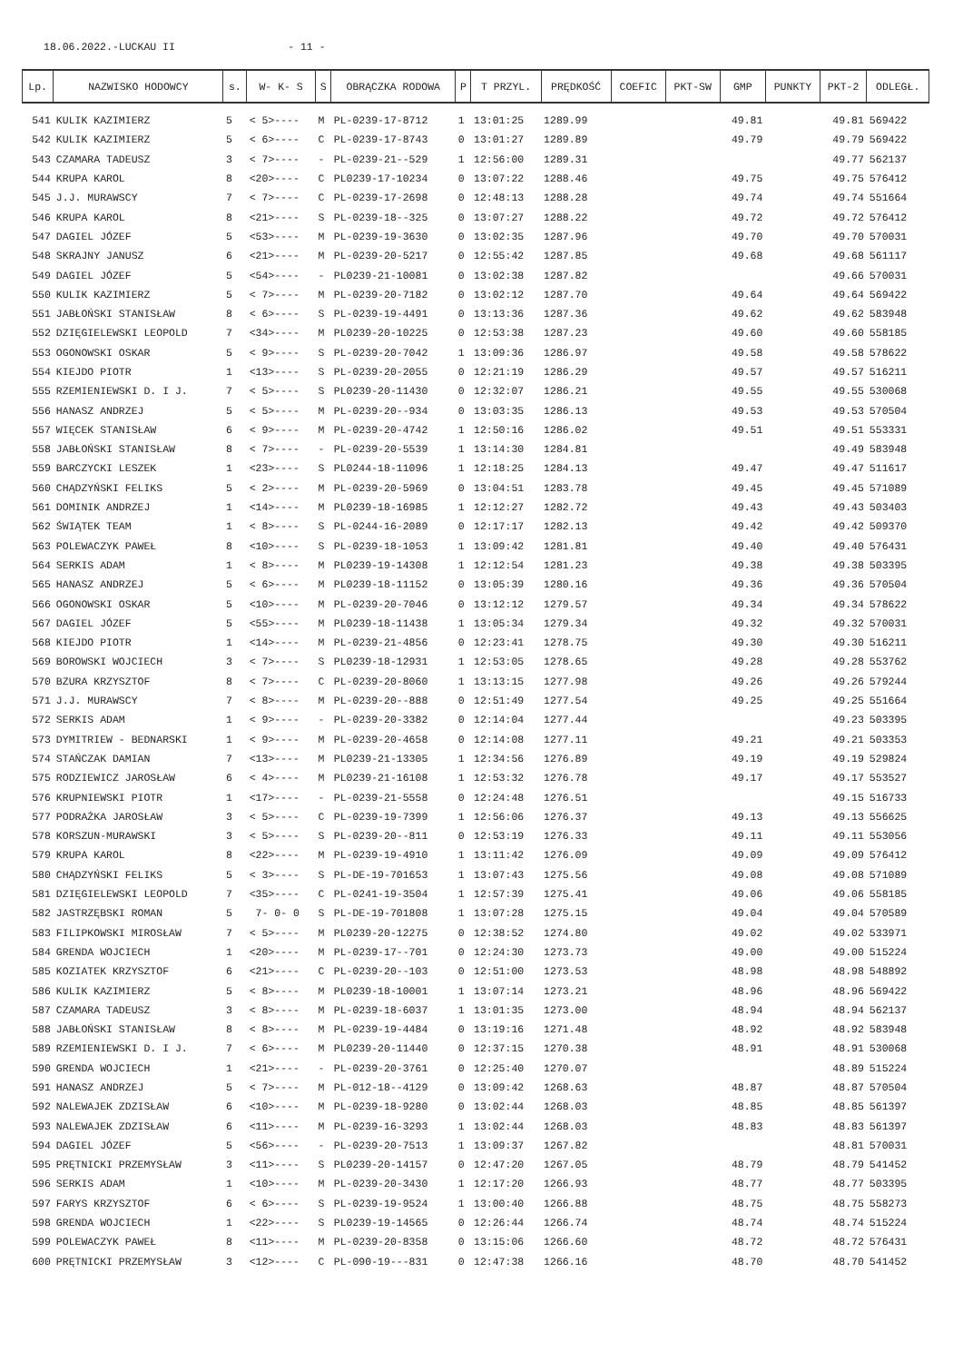18.06.2022.-LUCKAU II - 11 -
| Lp. | NAZWISKO HODOWCY | s. | W- K- S | S | OBRĄCZKA RODOWA | P | T PRZYL. | PRĘDKOŚĆ | COEFIC | PKT-SW | GMP | PUNKTY | PKT-2 | ODLEGŁ. |
| --- | --- | --- | --- | --- | --- | --- | --- | --- | --- | --- | --- | --- | --- | --- |
| 541 | KULIK KAZIMIERZ | 5 | < 5>---- | M | PL-0239-17-8712 | 1 | 13:01:25 | 1289.99 | | | 49.81 | | 49.81 | 569422 |
| 542 | KULIK KAZIMIERZ | 5 | < 6>---- | C | PL-0239-17-8743 | 0 | 13:01:27 | 1289.89 | | | 49.79 | | 49.79 | 569422 |
| 543 | CZAMARA TADEUSZ | 3 | < 7>---- | - | PL-0239-21--529 | 1 | 12:56:00 | 1289.31 | | | | | 49.77 | 562137 |
| 544 | KRUPA KAROL | 8 | <20>---- | C | PL0239-17-10234 | 0 | 13:07:22 | 1288.46 | | | 49.75 | | 49.75 | 576412 |
| 545 | J.J. MURAWSCY | 7 | < 7>---- | C | PL-0239-17-2698 | 0 | 12:48:13 | 1288.28 | | | 49.74 | | 49.74 | 551664 |
| 546 | KRUPA KAROL | 8 | <21>---- | S | PL-0239-18--325 | 0 | 13:07:27 | 1288.22 | | | 49.72 | | 49.72 | 576412 |
| 547 | DAGIEL JÓZEF | 5 | <53>---- | M | PL-0239-19-3630 | 0 | 13:02:35 | 1287.96 | | | 49.70 | | 49.70 | 570031 |
| 548 | SKRAJNY JANUSZ | 6 | <21>---- | M | PL-0239-20-5217 | 0 | 12:55:42 | 1287.85 | | | 49.68 | | 49.68 | 561117 |
| 549 | DAGIEL JÓZEF | 5 | <54>---- | - | PL0239-21-10081 | 0 | 13:02:38 | 1287.82 | | | | | 49.66 | 570031 |
| 550 | KULIK KAZIMIERZ | 5 | < 7>---- | M | PL-0239-20-7182 | 0 | 13:02:12 | 1287.70 | | | 49.64 | | 49.64 | 569422 |
| 551 | JABŁOŃSKI STANISŁAW | 8 | < 6>---- | S | PL-0239-19-4491 | 0 | 13:13:36 | 1287.36 | | | 49.62 | | 49.62 | 583948 |
| 552 | DZIĘGIELEWSKI LEOPOLD | 7 | <34>---- | M | PL0239-20-10225 | 0 | 12:53:38 | 1287.23 | | | 49.60 | | 49.60 | 558185 |
| 553 | OGONOWSKI OSKAR | 5 | < 9>---- | S | PL-0239-20-7042 | 1 | 13:09:36 | 1286.97 | | | 49.58 | | 49.58 | 578622 |
| 554 | KIEJDO PIOTR | 1 | <13>---- | S | PL-0239-20-2055 | 0 | 12:21:19 | 1286.29 | | | 49.57 | | 49.57 | 516211 |
| 555 | RZEMIENIEWSKI D. I J. | 7 | < 5>---- | S | PL0239-20-11430 | 0 | 12:32:07 | 1286.21 | | | 49.55 | | 49.55 | 530068 |
| 556 | HANASZ ANDRZEJ | 5 | < 5>---- | M | PL-0239-20--934 | 0 | 13:03:35 | 1286.13 | | | 49.53 | | 49.53 | 570504 |
| 557 | WIĘCEK STANISŁAW | 6 | < 9>---- | M | PL-0239-20-4742 | 1 | 12:50:16 | 1286.02 | | | 49.51 | | 49.51 | 553331 |
| 558 | JABŁOŃSKI STANISŁAW | 8 | < 7>---- | - | PL-0239-20-5539 | 1 | 13:14:30 | 1284.81 | | | | | 49.49 | 583948 |
| 559 | BARCZYCKI LESZEK | 1 | <23>---- | S | PL0244-18-11096 | 1 | 12:18:25 | 1284.13 | | | 49.47 | | 49.47 | 511617 |
| 560 | CHĄDZYŃSKI FELIKS | 5 | < 2>---- | M | PL-0239-20-5969 | 0 | 13:04:51 | 1283.78 | | | 49.45 | | 49.45 | 571089 |
| 561 | DOMINIK ANDRZEJ | 1 | <14>---- | M | PL0239-18-16985 | 1 | 12:12:27 | 1282.72 | | | 49.43 | | 49.43 | 503403 |
| 562 | ŚWIĄTEK TEAM | 1 | < 8>---- | S | PL-0244-16-2089 | 0 | 12:17:17 | 1282.13 | | | 49.42 | | 49.42 | 509370 |
| 563 | POLEWACZYK PAWEŁ | 8 | <10>---- | S | PL-0239-18-1053 | 1 | 13:09:42 | 1281.81 | | | 49.40 | | 49.40 | 576431 |
| 564 | SERKIS ADAM | 1 | < 8>---- | M | PL0239-19-14308 | 1 | 12:12:54 | 1281.23 | | | 49.38 | | 49.38 | 503395 |
| 565 | HANASZ ANDRZEJ | 5 | < 6>---- | M | PL0239-18-11152 | 0 | 13:05:39 | 1280.16 | | | 49.36 | | 49.36 | 570504 |
| 566 | OGONOWSKI OSKAR | 5 | <10>---- | M | PL-0239-20-7046 | 0 | 13:12:12 | 1279.57 | | | 49.34 | | 49.34 | 578622 |
| 567 | DAGIEL JÓZEF | 5 | <55>---- | M | PL0239-18-11438 | 1 | 13:05:34 | 1279.34 | | | 49.32 | | 49.32 | 570031 |
| 568 | KIEJDO PIOTR | 1 | <14>---- | M | PL-0239-21-4856 | 0 | 12:23:41 | 1278.75 | | | 49.30 | | 49.30 | 516211 |
| 569 | BOROWSKI WOJCIECH | 3 | < 7>---- | S | PL0239-18-12931 | 1 | 12:53:05 | 1278.65 | | | 49.28 | | 49.28 | 553762 |
| 570 | BZURA KRZYSZTOF | 8 | < 7>---- | C | PL-0239-20-8060 | 1 | 13:13:15 | 1277.98 | | | 49.26 | | 49.26 | 579244 |
| 571 | J.J. MURAWSCY | 7 | < 8>---- | M | PL-0239-20--888 | 0 | 12:51:49 | 1277.54 | | | 49.25 | | 49.25 | 551664 |
| 572 | SERKIS ADAM | 1 | < 9>---- | - | PL-0239-20-3382 | 0 | 12:14:04 | 1277.44 | | | | | 49.23 | 503395 |
| 573 | DYMITRIEW - BEDNARSKI | 1 | < 9>---- | M | PL-0239-20-4658 | 0 | 12:14:08 | 1277.11 | | | 49.21 | | 49.21 | 503353 |
| 574 | STAŃCZAK DAMIAN | 7 | <13>---- | M | PL0239-21-13305 | 1 | 12:34:56 | 1276.89 | | | 49.19 | | 49.19 | 529824 |
| 575 | RODZIEWICZ JAROSŁAW | 6 | < 4>---- | M | PL0239-21-16108 | 1 | 12:53:32 | 1276.78 | | | 49.17 | | 49.17 | 553527 |
| 576 | KRUPNIEWSKI PIOTR | 1 | <17>---- | - | PL-0239-21-5558 | 0 | 12:24:48 | 1276.51 | | | | | 49.15 | 516733 |
| 577 | PODRAŻKA JAROSŁAW | 3 | < 5>---- | C | PL-0239-19-7399 | 1 | 12:56:06 | 1276.37 | | | 49.13 | | 49.13 | 556625 |
| 578 | KORSZUN-MURAWSKI | 3 | < 5>---- | S | PL-0239-20--811 | 0 | 12:53:19 | 1276.33 | | | 49.11 | | 49.11 | 553056 |
| 579 | KRUPA KAROL | 8 | <22>---- | M | PL-0239-19-4910 | 1 | 13:11:42 | 1276.09 | | | 49.09 | | 49.09 | 576412 |
| 580 | CHĄDZYŃSKI FELIKS | 5 | < 3>---- | S | PL-DE-19-701653 | 1 | 13:07:43 | 1275.56 | | | 49.08 | | 49.08 | 571089 |
| 581 | DZIĘGIELEWSKI LEOPOLD | 7 | <35>---- | C | PL-0241-19-3504 | 1 | 12:57:39 | 1275.41 | | | 49.06 | | 49.06 | 558185 |
| 582 | JASTRZĘBSKI ROMAN | 5 | 7- 0- 0 | S | PL-DE-19-701808 | 1 | 13:07:28 | 1275.15 | | | 49.04 | | 49.04 | 570589 |
| 583 | FILIPKOWSKI MIROSŁAW | 7 | < 5>---- | M | PL0239-20-12275 | 0 | 12:38:52 | 1274.80 | | | 49.02 | | 49.02 | 533971 |
| 584 | GRENDA WOJCIECH | 1 | <20>---- | M | PL-0239-17--701 | 0 | 12:24:30 | 1273.73 | | | 49.00 | | 49.00 | 515224 |
| 585 | KOZIATEK KRZYSZTOF | 6 | <21>---- | C | PL-0239-20--103 | 0 | 12:51:00 | 1273.53 | | | 48.98 | | 48.98 | 548892 |
| 586 | KULIK KAZIMIERZ | 5 | < 8>---- | M | PL0239-18-10001 | 1 | 13:07:14 | 1273.21 | | | 48.96 | | 48.96 | 569422 |
| 587 | CZAMARA TADEUSZ | 3 | < 8>---- | M | PL-0239-18-6037 | 1 | 13:01:35 | 1273.00 | | | 48.94 | | 48.94 | 562137 |
| 588 | JABŁOŃSKI STANISŁAW | 8 | < 8>---- | M | PL-0239-19-4484 | 0 | 13:19:16 | 1271.48 | | | 48.92 | | 48.92 | 583948 |
| 589 | RZEMIENIEWSKI D. I J. | 7 | < 6>---- | M | PL0239-20-11440 | 0 | 12:37:15 | 1270.38 | | | 48.91 | | 48.91 | 530068 |
| 590 | GRENDA WOJCIECH | 1 | <21>---- | - | PL-0239-20-3761 | 0 | 12:25:40 | 1270.07 | | | | | 48.89 | 515224 |
| 591 | HANASZ ANDRZEJ | 5 | < 7>---- | M | PL-012-18--4129 | 0 | 13:09:42 | 1268.63 | | | 48.87 | | 48.87 | 570504 |
| 592 | NALEWAJEK ZDZISŁAW | 6 | <10>---- | M | PL-0239-18-9280 | 0 | 13:02:44 | 1268.03 | | | 48.85 | | 48.85 | 561397 |
| 593 | NALEWAJEK ZDZISŁAW | 6 | <11>---- | M | PL-0239-16-3293 | 1 | 13:02:44 | 1268.03 | | | 48.83 | | 48.83 | 561397 |
| 594 | DAGIEL JÓZEF | 5 | <56>---- | - | PL-0239-20-7513 | 1 | 13:09:37 | 1267.82 | | | | | 48.81 | 570031 |
| 595 | PRĘTNICKI PRZEMYSŁAW | 3 | <11>---- | S | PL0239-20-14157 | 0 | 12:47:20 | 1267.05 | | | 48.79 | | 48.79 | 541452 |
| 596 | SERKIS ADAM | 1 | <10>---- | M | PL-0239-20-3430 | 1 | 12:17:20 | 1266.93 | | | 48.77 | | 48.77 | 503395 |
| 597 | FARYS KRZYSZTOF | 6 | < 6>---- | S | PL-0239-19-9524 | 1 | 13:00:40 | 1266.88 | | | 48.75 | | 48.75 | 558273 |
| 598 | GRENDA WOJCIECH | 1 | <22>---- | S | PL0239-19-14565 | 0 | 12:26:44 | 1266.74 | | | 48.74 | | 48.74 | 515224 |
| 599 | POLEWACZYK PAWEŁ | 8 | <11>---- | M | PL-0239-20-8358 | 0 | 13:15:06 | 1266.60 | | | 48.72 | | 48.72 | 576431 |
| 600 | PRĘTNICKI PRZEMYSŁAW | 3 | <12>---- | C | PL-090-19---831 | 0 | 12:47:38 | 1266.16 | | | 48.70 | | 48.70 | 541452 |